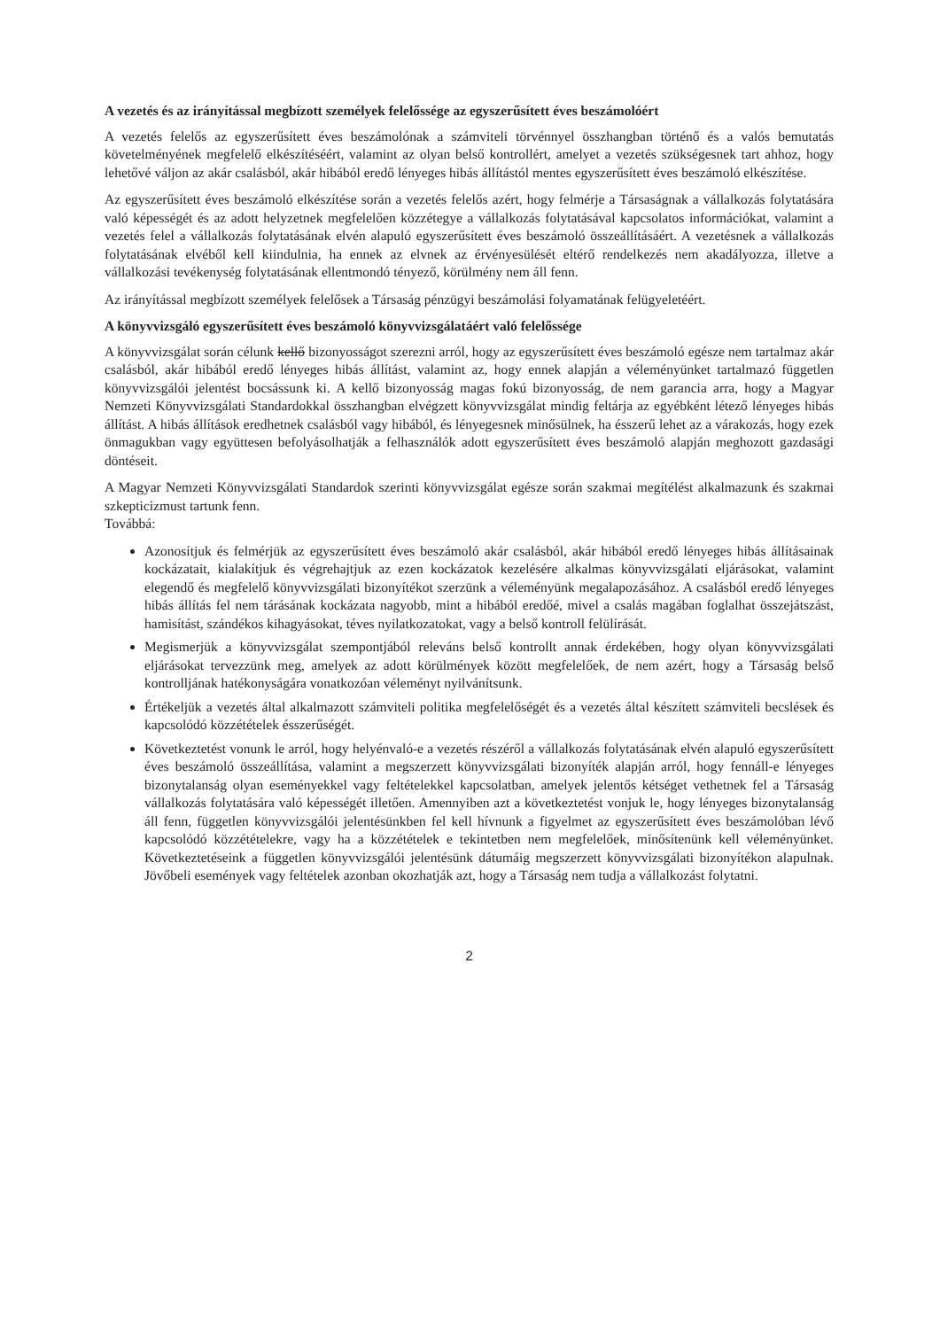A vezetés és az irányítással megbízott személyek felelőssége az egyszerűsített éves beszámolóért
A vezetés felelős az egyszerűsített éves beszámolónak a számviteli törvénnyel összhangban történő és a valós bemutatás követelményének megfelelő elkészítéséért, valamint az olyan belső kontrollért, amelyet a vezetés szükségesnek tart ahhoz, hogy lehetővé váljon az akár csalásból, akár hibából eredő lényeges hibás állítástól mentes egyszerűsített éves beszámoló elkészítése.
Az egyszerűsített éves beszámoló elkészítése során a vezetés felelős azért, hogy felmérje a Társaságnak a vállalkozás folytatására való képességét és az adott helyzetnek megfelelően közzétegye a vállalkozás folytatásával kapcsolatos információkat, valamint a vezetés felel a vállalkozás folytatásának elvén alapuló egyszerűsített éves beszámoló összeállításáért. A vezetésnek a vállalkozás folytatásának elvéből kell kiindulnia, ha ennek az elvnek az érvényesülését eltérő rendelkezés nem akadályozza, illetve a vállalkozási tevékenység folytatásának ellentmondó tényező, körülmény nem áll fenn.
Az irányítással megbízott személyek felelősek a Társaság pénzügyi beszámolási folyamatának felügyeletéért.
A könyvvizsgáló egyszerűsített éves beszámoló könyvvizsgálatáért való felelőssége
A könyvvizsgálat során célunk kellő bizonyosságot szerezni arról, hogy az egyszerűsített éves beszámoló egésze nem tartalmaz akár csalásból, akár hibából eredő lényeges hibás állítást, valamint az, hogy ennek alapján a véleményünket tartalmazó független könyvvizsgálói jelentést bocsássunk ki. A kellő bizonyosság magas fokú bizonyosság, de nem garancia arra, hogy a Magyar Nemzeti Könyvvizsgálati Standardokkal összhangban elvégzett könyvvizsgálat mindig feltárja az egyébként létező lényeges hibás állítást. A hibás állítások eredhetnek csalásból vagy hibából, és lényegesnek minősülnek, ha ésszerű lehet az a várakozás, hogy ezek önmagukban vagy együttesen befolyásolhatják a felhasználók adott egyszerűsített éves beszámoló alapján meghozott gazdasági döntéseit.
A Magyar Nemzeti Könyvvizsgálati Standardok szerinti könyvvizsgálat egésze során szakmai megítélést alkalmazunk és szakmai szkepticizmust tartunk fenn.
Továbbá:
Azonosítjuk és felmérjük az egyszerűsített éves beszámoló akár csalásból, akár hibából eredő lényeges hibás állításainak kockázatait, kialakítjuk és végrehajtjuk az ezen kockázatok kezelésére alkalmas könyvvizsgálati eljárásokat, valamint elegendő és megfelelő könyvvizsgálati bizonyítékot szerzünk a véleményünk megalapozásához. A csalásból eredő lényeges hibás állítás fel nem tárásának kockázata nagyobb, mint a hibából eredőé, mivel a csalás magában foglalhat összejátszást, hamisítást, szándékos kihagyásokat, téves nyilatkozatokat, vagy a belső kontroll felülírását.
Megismerjük a könyvvizsgálat szempontjából releváns belső kontrollt annak érdekében, hogy olyan könyvvizsgálati eljárásokat tervezzünk meg, amelyek az adott körülmények között megfelelőek, de nem azért, hogy a Társaság belső kontrolljának hatékonyságára vonatkozóan véleményt nyilvánítsunk.
Értékeljük a vezetés által alkalmazott számviteli politika megfelelőségét és a vezetés által készített számviteli becslések és kapcsolódó közzétételek ésszerűségét.
Következtetést vonunk le arról, hogy helyénvaló-e a vezetés részéről a vállalkozás folytatásának elvén alapuló egyszerűsített éves beszámoló összeállítása, valamint a megszerzett könyvvizsgálati bizonyíték alapján arról, hogy fennáll-e lényeges bizonytalanság olyan eseményekkel vagy feltételekkel kapcsolatban, amelyek jelentős kétséget vethetnek fel a Társaság vállalkozás folytatására való képességét illetően. Amennyiben azt a következtetést vonjuk le, hogy lényeges bizonytalanság áll fenn, független könyvvizsgálói jelentésünkben fel kell hívnunk a figyelmet az egyszerűsített éves beszámolóban lévő kapcsolódó közzétételekre, vagy ha a közzétételek e tekintetben nem megfelelőek, minősítenünk kell véleményünket. Következtetéseink a független könyvvizsgálói jelentésünk dátumáig megszerzett könyvvizsgálati bizonyítékon alapulnak. Jövőbeli események vagy feltételek azonban okozhatják azt, hogy a Társaság nem tudja a vállalkozást folytatni.
2